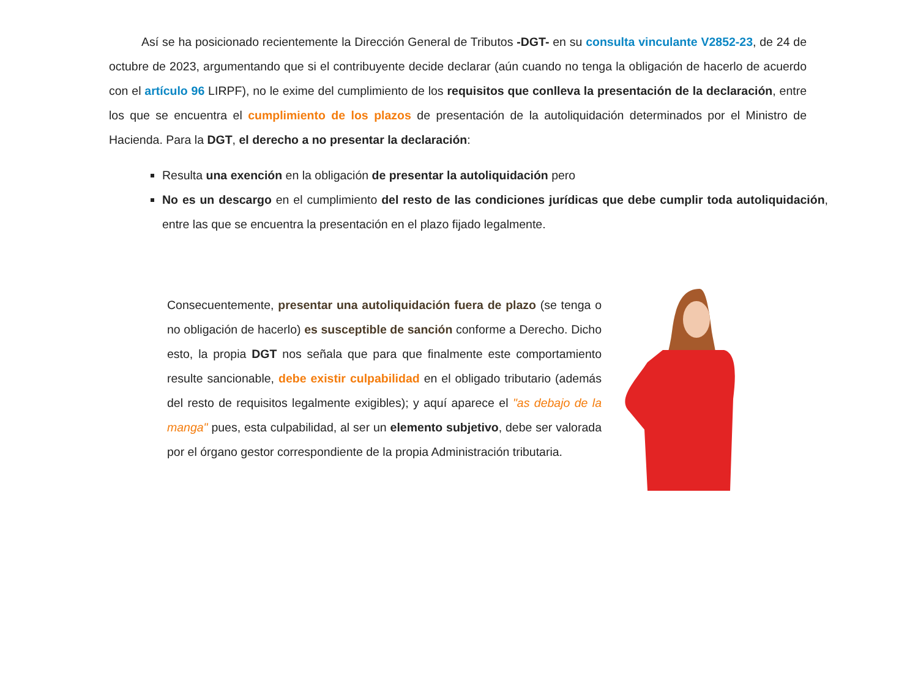Así se ha posicionado recientemente la Dirección General de Tributos -DGT- en su consulta vinculante V2852-23, de 24 de octubre de 2023, argumentando que si el contribuyente decide declarar (aún cuando no tenga la obligación de hacerlo de acuerdo con el artículo 96 LIRPF), no le exime del cumplimiento de los requisitos que conlleva la presentación de la declaración, entre los que se encuentra el cumplimiento de los plazos de presentación de la autoliquidación determinados por el Ministro de Hacienda. Para la DGT, el derecho a no presentar la declaración:
Resulta una exención en la obligación de presentar la autoliquidación pero
No es un descargo en el cumplimiento del resto de las condiciones jurídicas que debe cumplir toda autoliquidación, entre las que se encuentra la presentación en el plazo fijado legalmente.
Consecuentemente, presentar una autoliquidación fuera de plazo (se tenga o no obligación de hacerlo) es susceptible de sanción conforme a Derecho. Dicho esto, la propia DGT nos señala que para que finalmente este comportamiento resulte sancionable, debe existir culpabilidad en el obligado tributario (además del resto de requisitos legalmente exigibles); y aquí aparece el "as debajo de la manga" pues, esta culpabilidad, al ser un elemento subjetivo, debe ser valorada por el órgano gestor correspondiente de la propia Administración tributaria.